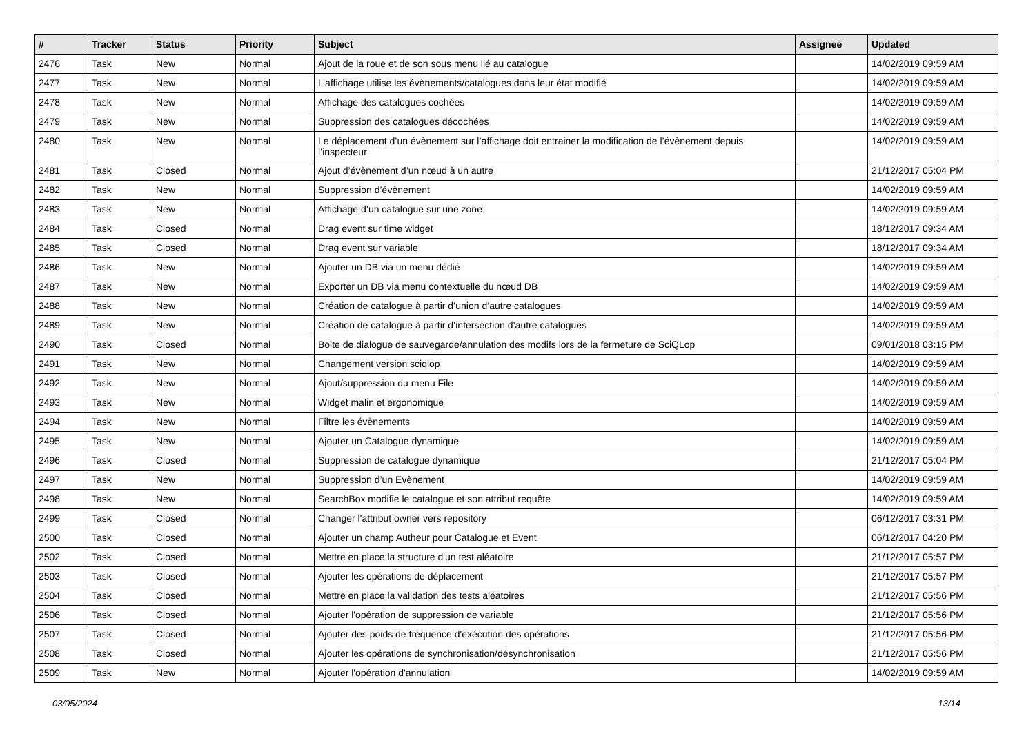| # | Tracker | Status | Priority | Subject | Assignee | Updated |
| --- | --- | --- | --- | --- | --- | --- |
| 2476 | Task | New | Normal | Ajout de la roue et de son sous menu lié au catalogue | | 14/02/2019 09:59 AM |
| 2477 | Task | New | Normal | L’affichage utilise les évènements/catalogues dans leur état modifié | | 14/02/2019 09:59 AM |
| 2478 | Task | New | Normal | Affichage des catalogues cochées | | 14/02/2019 09:59 AM |
| 2479 | Task | New | Normal | Suppression des catalogues décochées | | 14/02/2019 09:59 AM |
| 2480 | Task | New | Normal | Le déplacement d’un évènement sur l’affichage doit entrainer la modification de l’évènement depuis l’inspecteur | | 14/02/2019 09:59 AM |
| 2481 | Task | Closed | Normal | Ajout d’évènement d’un nœud à un autre | | 21/12/2017 05:04 PM |
| 2482 | Task | New | Normal | Suppression d’évènement | | 14/02/2019 09:59 AM |
| 2483 | Task | New | Normal | Affichage d’un catalogue sur une zone | | 14/02/2019 09:59 AM |
| 2484 | Task | Closed | Normal | Drag event sur time widget | | 18/12/2017 09:34 AM |
| 2485 | Task | Closed | Normal | Drag event sur variable | | 18/12/2017 09:34 AM |
| 2486 | Task | New | Normal | Ajouter un DB via un menu dédié | | 14/02/2019 09:59 AM |
| 2487 | Task | New | Normal | Exporter un DB via menu contextuelle du nœud DB | | 14/02/2019 09:59 AM |
| 2488 | Task | New | Normal | Création de catalogue à partir d’union d’autre catalogues | | 14/02/2019 09:59 AM |
| 2489 | Task | New | Normal | Création de catalogue à partir d’intersection d’autre catalogues | | 14/02/2019 09:59 AM |
| 2490 | Task | Closed | Normal | Boite de dialogue de sauvegarde/annulation des modifs lors de la fermeture de SciQLop | | 09/01/2018 03:15 PM |
| 2491 | Task | New | Normal | Changement version sciqlop | | 14/02/2019 09:59 AM |
| 2492 | Task | New | Normal | Ajout/suppression du menu File | | 14/02/2019 09:59 AM |
| 2493 | Task | New | Normal | Widget malin et ergonomique | | 14/02/2019 09:59 AM |
| 2494 | Task | New | Normal | Filtre les évènements | | 14/02/2019 09:59 AM |
| 2495 | Task | New | Normal | Ajouter un Catalogue dynamique | | 14/02/2019 09:59 AM |
| 2496 | Task | Closed | Normal | Suppression de catalogue dynamique | | 21/12/2017 05:04 PM |
| 2497 | Task | New | Normal | Suppression d’un Evènement | | 14/02/2019 09:59 AM |
| 2498 | Task | New | Normal | SearchBox modifie le catalogue et son attribut requête | | 14/02/2019 09:59 AM |
| 2499 | Task | Closed | Normal | Changer l'attribut owner vers repository | | 06/12/2017 03:31 PM |
| 2500 | Task | Closed | Normal | Ajouter un champ Autheur pour Catalogue et Event | | 06/12/2017 04:20 PM |
| 2502 | Task | Closed | Normal | Mettre en place la structure d'un test aléatoire | | 21/12/2017 05:57 PM |
| 2503 | Task | Closed | Normal | Ajouter les opérations de déplacement | | 21/12/2017 05:57 PM |
| 2504 | Task | Closed | Normal | Mettre en place la validation des tests aléatoires | | 21/12/2017 05:56 PM |
| 2506 | Task | Closed | Normal | Ajouter l'opération de suppression de variable | | 21/12/2017 05:56 PM |
| 2507 | Task | Closed | Normal | Ajouter des poids de fréquence d'exécution des opérations | | 21/12/2017 05:56 PM |
| 2508 | Task | Closed | Normal | Ajouter les opérations de synchronisation/désynchronisation | | 21/12/2017 05:56 PM |
| 2509 | Task | New | Normal | Ajouter l'opération d'annulation | | 14/02/2019 09:59 AM |
03/05/2024 13/14